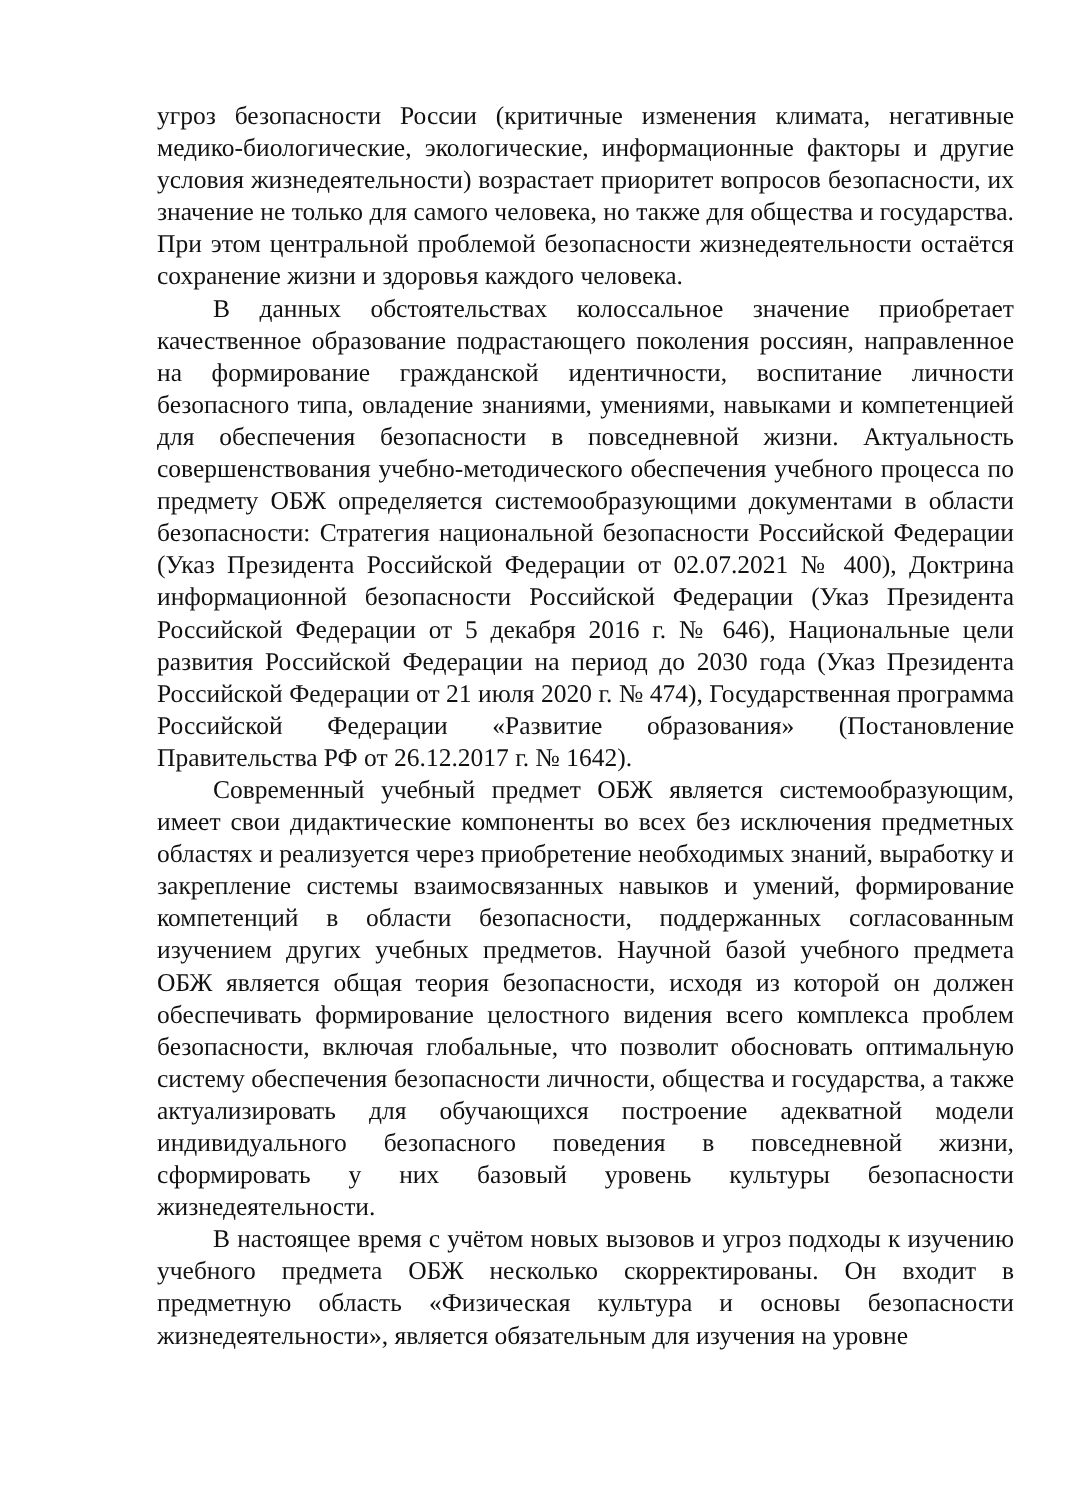угроз безопасности России (критичные изменения климата, негативные медико-биологические, экологические, информационные факторы и другие условия жизнедеятельности) возрастает приоритет вопросов безопасности, их значение не только для самого человека, но также для общества и государства. При этом центральной проблемой безопасности жизнедеятельности остаётся сохранение жизни и здоровья каждого человека.
В данных обстоятельствах колоссальное значение приобретает качественное образование подрастающего поколения россиян, направленное на формирование гражданской идентичности, воспитание личности безопасного типа, овладение знаниями, умениями, навыками и компетенцией для обеспечения безопасности в повседневной жизни. Актуальность совершенствования учебно-методического обеспечения учебного процесса по предмету ОБЖ определяется системообразующими документами в области безопасности: Стратегия национальной безопасности Российской Федерации (Указ Президента Российской Федерации от 02.07.2021 № 400), Доктрина информационной безопасности Российской Федерации (Указ Президента Российской Федерации от 5 декабря 2016 г. № 646), Национальные цели развития Российской Федерации на период до 2030 года (Указ Президента Российской Федерации от 21 июля 2020 г. № 474), Государственная программа Российской Федерации «Развитие образования» (Постановление Правительства РФ от 26.12.2017 г. № 1642).
Современный учебный предмет ОБЖ является системообразующим, имеет свои дидактические компоненты во всех без исключения предметных областях и реализуется через приобретение необходимых знаний, выработку и закрепление системы взаимосвязанных навыков и умений, формирование компетенций в области безопасности, поддержанных согласованным изучением других учебных предметов. Научной базой учебного предмета ОБЖ является общая теория безопасности, исходя из которой он должен обеспечивать формирование целостного видения всего комплекса проблем безопасности, включая глобальные, что позволит обосновать оптимальную систему обеспечения безопасности личности, общества и государства, а также актуализировать для обучающихся построение адекватной модели индивидуального безопасного поведения в повседневной жизни, сформировать у них базовый уровень культуры безопасности жизнедеятельности.
В настоящее время с учётом новых вызовов и угроз подходы к изучению учебного предмета ОБЖ несколько скорректированы. Он входит в предметную область «Физическая культура и основы безопасности жизнедеятельности», является обязательным для изучения на уровне